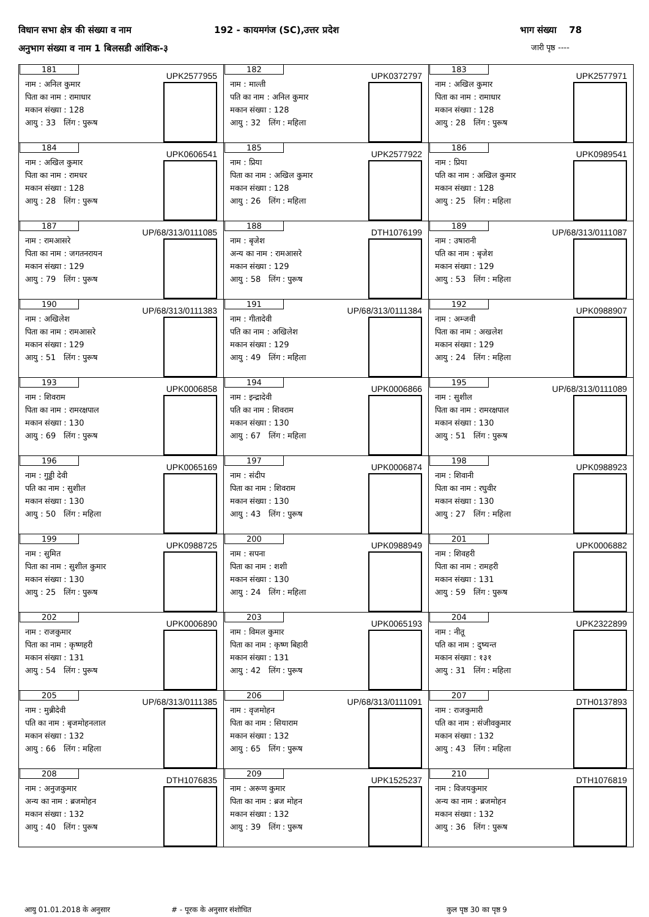विधान सभा क्षेत्र की संख्या व नाम 192 - कायमगंज (SC),उत्तर प्रदेश भाग संख्या 78
अनुभाग संख्या व नाम 1 बिलसडी आंशिक-३ जारी पृष्ठ ----
| 181 UPK2577955 नाम : अनिल कुमार पिता का नाम : रामाधार मकान संख्या : 128 आयु : 33 लिंग : पुरूष | 182 UPK0372797 नाम : माल्ती पति का नाम : अनिल कुमार मकान संख्या : 128 आयु : 32 लिंग : महिला | 183 UPK2577971 नाम : अखिल कुमार पिता का नाम : रामाधार मकान संख्या : 128 आयु : 28 लिंग : पुरूष |
| 184 UPK0606541 नाम : अखिल कुमार पिता का नाम : रामधर मकान संख्या : 128 आयु : 28 लिंग : पुरूष | 185 UPK2577922 नाम : प्रिया पिता का नाम : अखिल कुमार मकान संख्या : 128 आयु : 26 लिंग : महिला | 186 UPK0989541 नाम : प्रिया पति का नाम : अखिल कुमार मकान संख्या : 128 आयु : 25 लिंग : महिला |
| 187 UP/68/313/0111085 नाम : रामआसरे पिता का नाम : जगतनरायन मकान संख्या : 129 आयु : 79 लिंग : पुरूष | 188 DTH1076199 नाम : बृजेश अन्य का नाम : रामआसरे मकान संख्या : 129 आयु : 58 लिंग : पुरूष | 189 UP/68/313/0111087 नाम : उषारानी पति का नाम : बृजेश मकान संख्या : 129 आयु : 53 लिंग : महिला |
| 190 UP/68/313/0111383 नाम : अखिलेश पिता का नाम : रामआसरे मकान संख्या : 129 आयु : 51 लिंग : पुरूष | 191 UP/68/313/0111384 नाम : गीतादेवी पति का नाम : अखिलेश मकान संख्या : 129 आयु : 49 लिंग : महिला | 192 UPK0988907 नाम : अम्जवी पिता का नाम : अखलेश मकान संख्या : 129 आयु : 24 लिंग : महिला |
| 193 UPK0006858 नाम : शिवराम पिता का नाम : रामरक्षपाल मकान संख्या : 130 आयु : 69 लिंग : पुरूष | 194 UPK0006866 नाम : इन्द्रादेवी पति का नाम : शिवराम मकान संख्या : 130 आयु : 67 लिंग : महिला | 195 UP/68/313/0111089 नाम : सुशील पिता का नाम : रामरक्षपाल मकान संख्या : 130 आयु : 51 लिंग : पुरूष |
| 196 UPK0065169 नाम : गुड्डी देवी पति का नाम : सुशील मकान संख्या : 130 आयु : 50 लिंग : महिला | 197 UPK0006874 नाम : संदीप पिता का नाम : शिवराम मकान संख्या : 130 आयु : 43 लिंग : पुरूष | 198 UPK0988923 नाम : शिवानी पिता का नाम : रघुवीर मकान संख्या : 130 आयु : 27 लिंग : महिला |
| 199 UPK0988725 नाम : सुमित पिता का नाम : सुशील कुमार मकान संख्या : 130 आयु : 25 लिंग : पुरूष | 200 UPK0988949 नाम : सपना पिता का नाम : शशी मकान संख्या : 130 आयु : 24 लिंग : महिला | 201 UPK0006882 नाम : शिवहरी पिता का नाम : रामहरी मकान संख्या : 131 आयु : 59 लिंग : पुरूष |
| 202 UPK0006890 नाम : राजकुमार पिता का नाम : कृष्णहरी मकान संख्या : 131 आयु : 54 लिंग : पुरूष | 203 UPK0065193 नाम : विमल कुमार पिता का नाम : कृष्ण बिहारी मकान संख्या : 131 आयु : 42 लिंग : पुरूष | 204 UPK2322899 नाम : नीतू पति का नाम : दुष्यन्त मकान संख्या : १३१ आयु : 31 लिंग : महिला |
| 205 UP/68/313/0111385 नाम : मुन्नीदेवी पति का नाम : बृजमोहनलाल मकान संख्या : 132 आयु : 66 लिंग : महिला | 206 UP/68/313/0111091 नाम : वृजमोहन पिता का नाम : सियाराम मकान संख्या : 132 आयु : 65 लिंग : पुरूष | 207 DTH0137893 नाम : राजकुमारी पति का नाम : संजीवकुमार मकान संख्या : 132 आयु : 43 लिंग : महिला |
| 208 DTH1076835 नाम : अनुजकुमार अन्य का नाम : ब्रजमोहन मकान संख्या : 132 आयु : 40 लिंग : पुरूष | 209 UPK1525237 नाम : अरूण कुमार पिता का नाम : ब्रज मोहन मकान संख्या : 132 आयु : 39 लिंग : पुरूष | 210 DTH1076819 नाम : विजयकुमार अन्य का नाम : ब्रजमोहन मकान संख्या : 132 आयु : 36 लिंग : पुरूष |
आयु 01.01.2018 के अनुसार # - पूरक के अनुसार संशोधित कुल पृष्ठ 30 का पृष्ठ 9